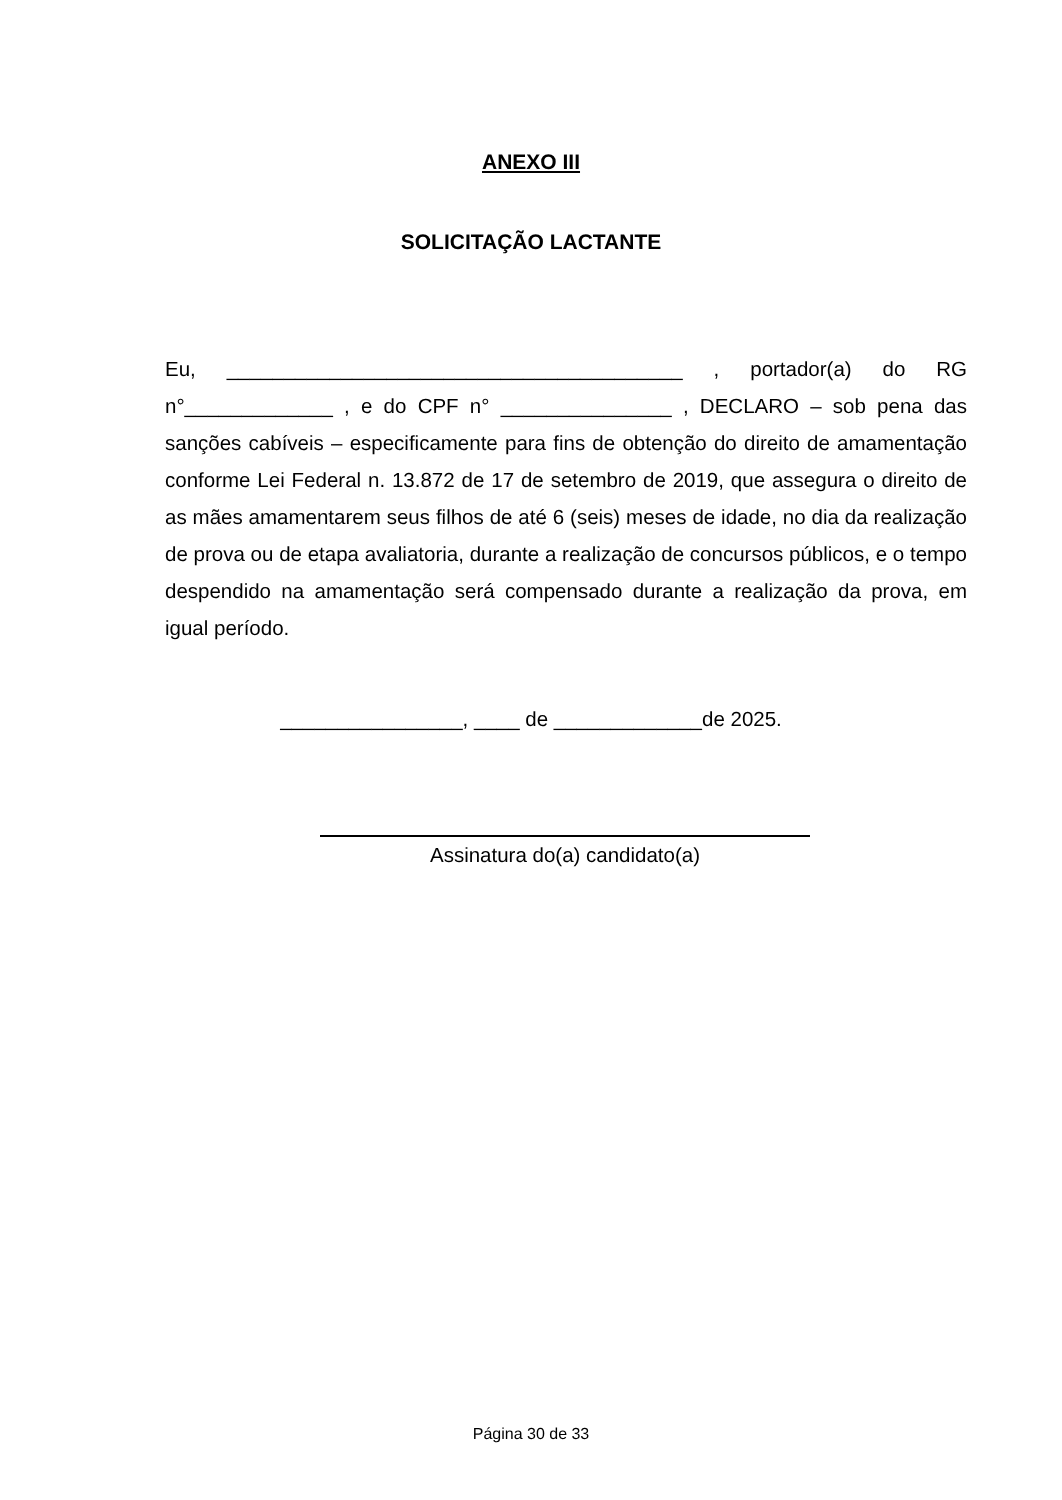ANEXO III
SOLICITAÇÃO LACTANTE
Eu, ________________________________________ , portador(a) do RG n°_____________ , e do CPF n° _______________ , DECLARO – sob pena das sanções cabíveis – especificamente para fins de obtenção do direito de amamentação conforme Lei Federal n. 13.872 de 17 de setembro de 2019, que assegura o direito de as mães amamentarem seus filhos de até 6 (seis) meses de idade, no dia da realização de prova ou de etapa avaliatoria, durante a realização de concursos públicos, e o tempo despendido na amamentação será compensado durante a realização da prova, em igual período.
________________, ____ de _____________de 2025.
Assinatura do(a) candidato(a)
Página 30 de 33